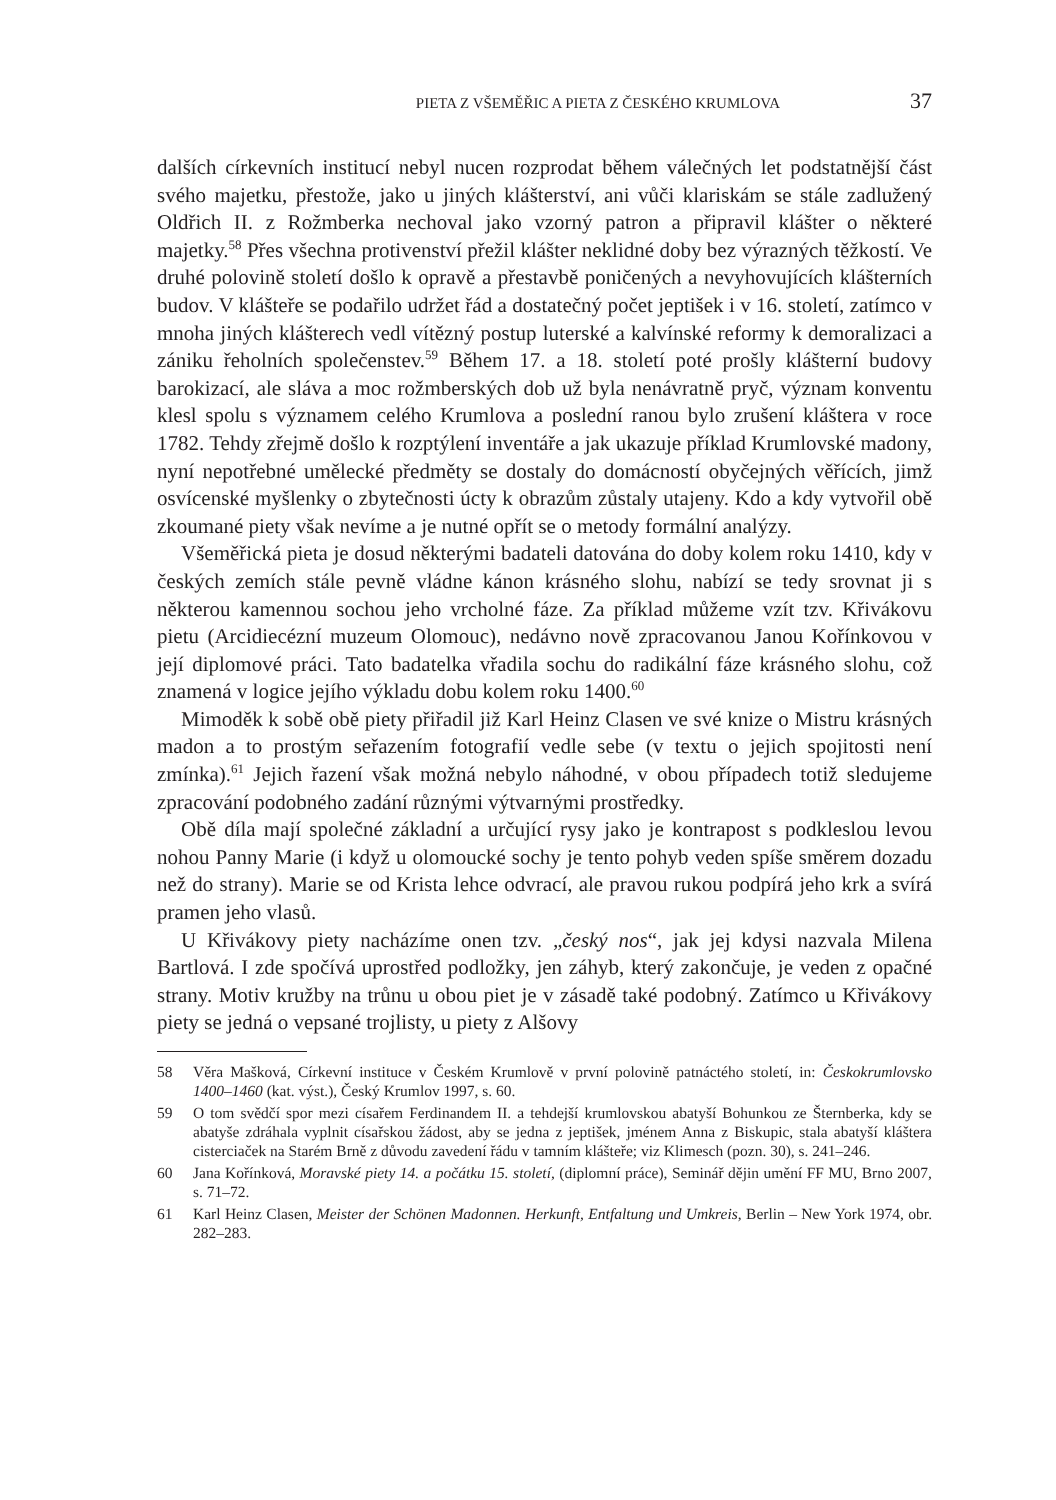PIETA Z VŠEMĚŘIC A PIETA Z ČESKÉHO KRUMLOVA 37
dalších církevních institucí nebyl nucen rozprodat během válečných let podstatnější část svého majetku, přestože, jako u jiných klášterství, ani vůči klariskám se stále zadlužený Oldřich II. z Rožmberka nechoval jako vzorný patron a připravil klášter o některé majetky.<sup>58</sup> Přes všechna protivenství přežil klášter neklidné doby bez výrazných těžkostí. Ve druhé polovině století došlo k opravě a přestavbě poničených a nevyhovujících klášterních budov. V klášteře se podařilo udržet řád a dostatečný počet jeptišek i v 16. století, zatímco v mnoha jiných klášterech vedl vítězný postup luterské a kalvínské reformy k demoralizaci a zániku řeholních společenstev.<sup>59</sup> Během 17. a 18. století poté prošly klášterní budovy barokizací, ale sláva a moc rožmberských dob už byla nenávratně pryč, význam konventu klesl spolu s významem celého Krumlova a poslední ranou bylo zrušení kláštera v roce 1782. Tehdy zřejmě došlo k rozptýlení inventáře a jak ukazuje příklad Krumlovské madony, nyní nepotřebné umělecké předměty se dostaly do domácností obyčejných věřících, jimž osvícenské myšlenky o zbytečnosti úcty k obrazům zůstaly utajeny. Kdo a kdy vytvořil obě zkoumané piety však nevíme a je nutné opřít se o metody formální analýzy.
Všeměřická pieta je dosud některými badateli datována do doby kolem roku 1410, kdy v českých zemích stále pevně vládne kánon krásného slohu, nabízí se tedy srovnat ji s některou kamennou sochou jeho vrcholné fáze. Za příklad můžeme vzít tzv. Křivákovu pietu (Arcidiecézní muzeum Olomouc), nedávno nově zpracovanou Janou Kořínkovou v její diplomové práci. Tato badatelka vřadila sochu do radikální fáze krásného slohu, což znamená v logice jejího výkladu dobu kolem roku 1400.<sup>60</sup>
Mimoděk k sobě obě piety přiřadil již Karl Heinz Clasen ve své knize o Mistru krásných madon a to prostým seřazením fotografií vedle sebe (v textu o jejich spojitosti není zmínka).<sup>61</sup> Jejich řazení však možná nebylo náhodné, v obou případech totiž sledujeme zpracování podobného zadání různými výtvarnými prostředky.
Obě díla mají společné základní a určující rysy jako je kontrapost s podkleslou levou nohou Panny Marie (i když u olomoucké sochy je tento pohyb veden spíše směrem dozadu než do strany). Marie se od Krista lehce odvrací, ale pravou rukou podpírá jeho krk a svírá pramen jeho vlasů.
U Křivákovy piety nacházíme onen tzv. „český nos“, jak jej kdysi nazvala Milena Bartlová. I zde spočívá uprostřed podložky, jen záhyb, který zakončuje, je veden z opačné strany. Motiv kružby na trůnu u obou piet je v zásadě také podobný. Zatímco u Křivákovy piety se jedná o vepsané trojlisty, u piety z Alšovy
58 Věra Mašková, Církevní instituce v Českém Krumlově v první polovině patnáctého století, in: Českokrumlovsko 1400–1460 (kat. výst.), Český Krumlov 1997, s. 60.
59 O tom svědčí spor mezi císařem Ferdinandem II. a tehdejší krumlovskou abatyší Bohunkou ze Šternberka, kdy se abatyše zdráhala vyplnit císařskou žádost, aby se jedna z jeptišek, jménem Anna z Biskupic, stala abatyší kláštera cisterciaček na Starém Brně z důvodu zavedení řádu v tamním klášteře; viz Klimesch (pozn. 30), s. 241–246.
60 Jana Kořínková, Moravské piety 14. a počátku 15. století, (diplomní práce), Seminář dějin umění FF MU, Brno 2007, s. 71–72.
61 Karl Heinz Clasen, Meister der Schönen Madonnen. Herkunft, Entfaltung und Umkreis, Berlin – New York 1974, obr. 282–283.